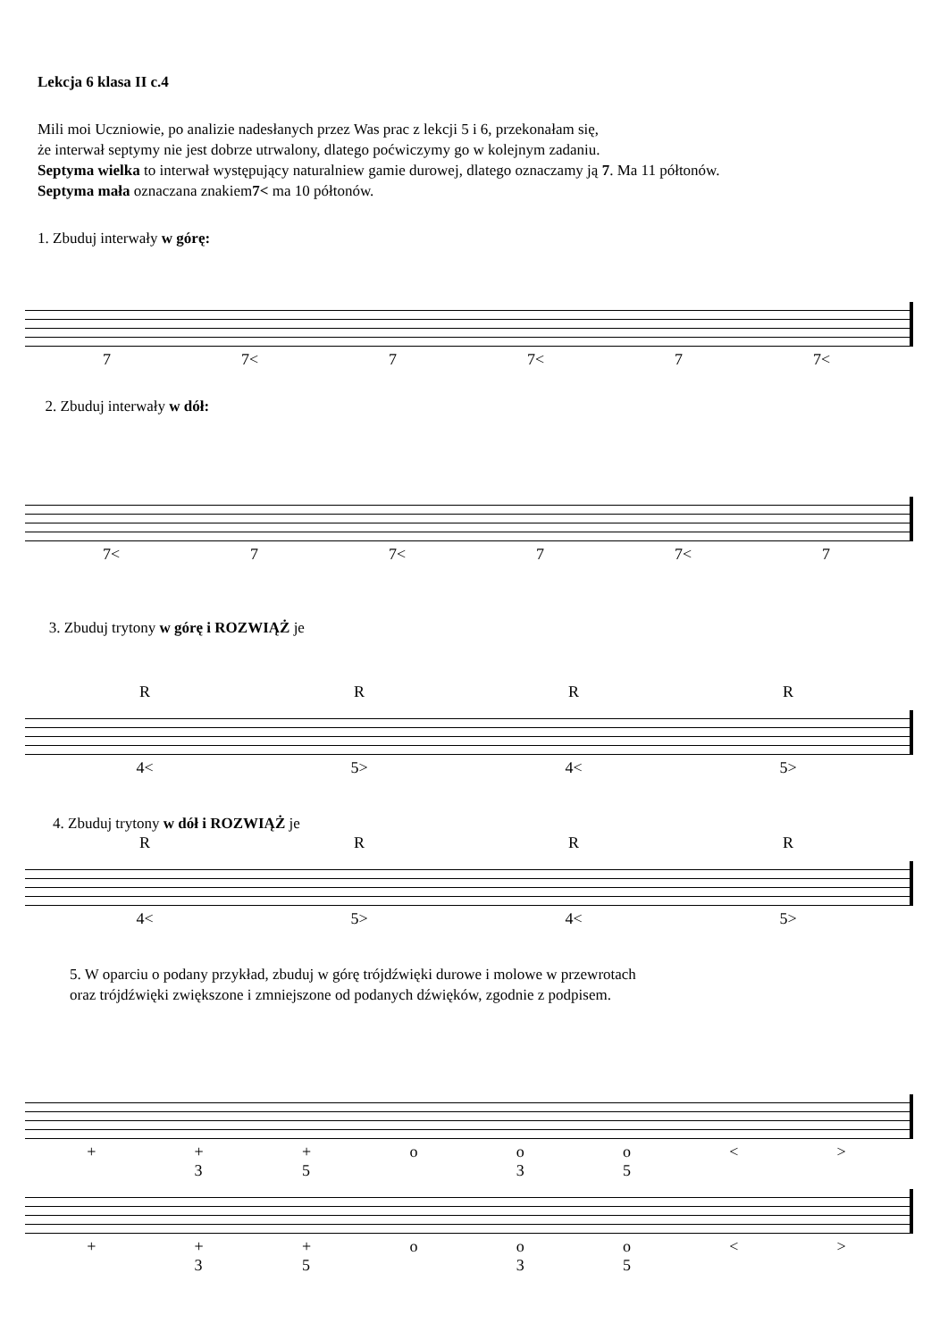Lekcja 6 klasa II c.4
Mili moi Uczniowie, po analizie nadesłanych przez Was prac z lekcji 5 i 6, przekonałam się,
że interwał septymy nie jest dobrze utrwalony, dlatego poćwiczymy go w kolejnym zadaniu.
Septyma wielka to interwał występujący naturalniew gamie durowej, dlatego oznaczamy ją 7. Ma 11 półtonów.
Septyma mała oznaczana znakiem7< ma 10 półtonów.
1. Zbuduj interwały w górę:
7 7< 7 7< 7 7<
2. Zbuduj interwały w dół:
7< 7 7< 7 7< 7
3. Zbuduj trytony w górę i ROZWIĄŻ je
RRRR
4< 5> 4< 5>
4. Zbuduj trytony w dół i ROZWIĄŻ je
RRRR
4< 5> 4< 5>
5. W oparciu o podany przykład, zbuduj w górę trójdźwięki durowe i molowe w przewrotach
oraz trójdźwięki zwiększone i zmniejszone od podanych dźwięków, zgodnie z podpisem.
+ +
3 +
5 o o
3 o
5 < >
+ +
3 +
5 o o
3 o
5 < >